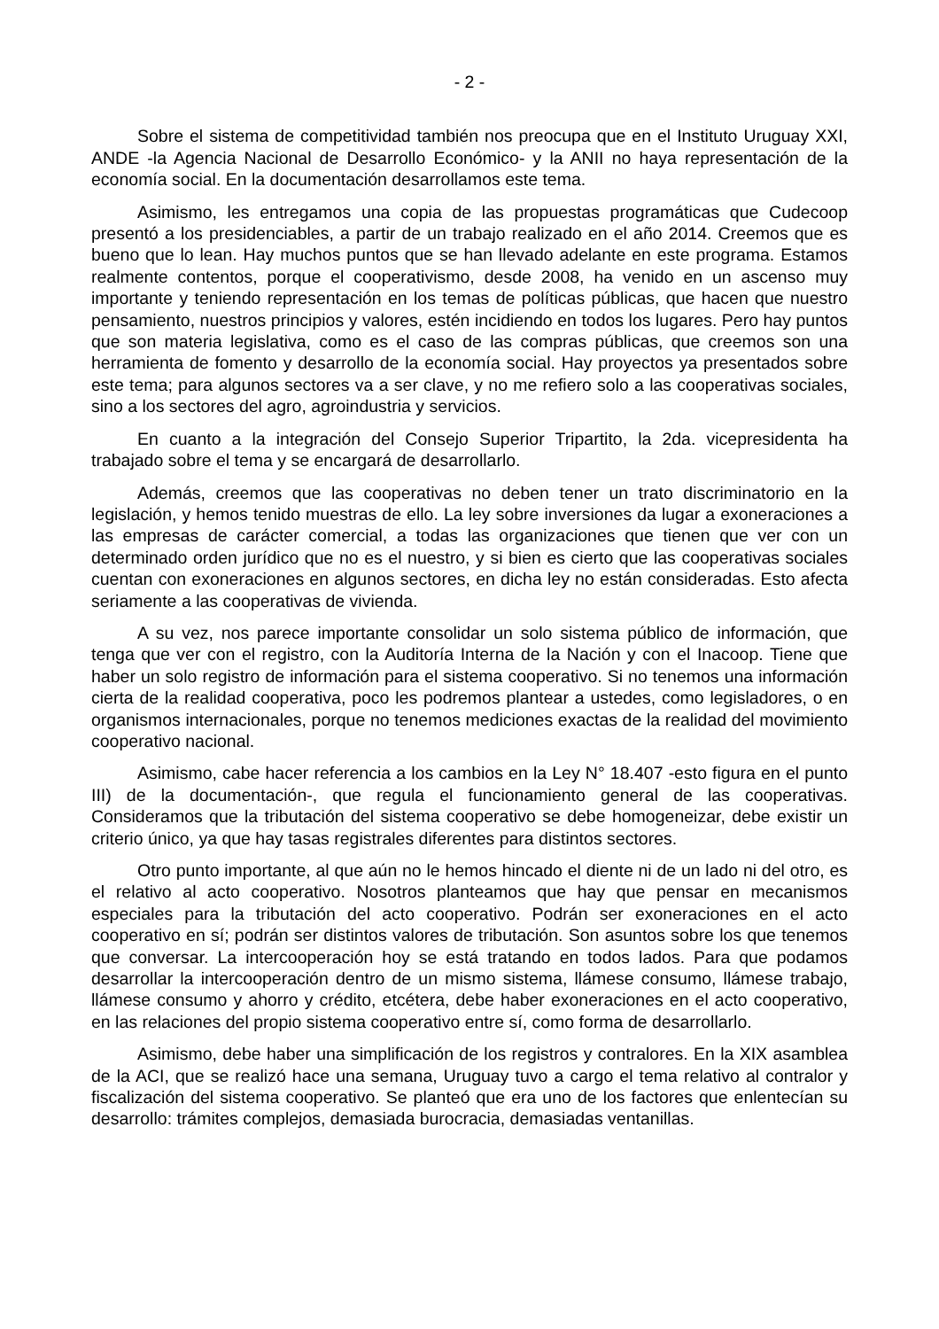- 2 -
Sobre el sistema de competitividad también nos preocupa que en el Instituto Uruguay XXI, ANDE -la Agencia Nacional de Desarrollo Económico- y la ANII no haya representación de la economía social. En la documentación desarrollamos este tema.
Asimismo, les entregamos una copia de las propuestas programáticas que Cudecoop presentó a los presidenciables, a partir de un trabajo realizado en el año 2014. Creemos que es bueno que lo lean. Hay muchos puntos que se han llevado adelante en este programa. Estamos realmente contentos, porque el cooperativismo, desde 2008, ha venido en un ascenso muy importante y teniendo representación en los temas de políticas públicas, que hacen que nuestro pensamiento, nuestros principios y valores, estén incidiendo en todos los lugares. Pero hay puntos que son materia legislativa, como es el caso de las compras públicas, que creemos son una herramienta de fomento y desarrollo de la economía social. Hay proyectos ya presentados sobre este tema; para algunos sectores va a ser clave, y no me refiero solo a las cooperativas sociales, sino a los sectores del agro, agroindustria y servicios.
En cuanto a la integración del Consejo Superior Tripartito, la 2da. vicepresidenta ha trabajado sobre el tema y se encargará de desarrollarlo.
Además, creemos que las cooperativas no deben tener un trato discriminatorio en la legislación, y hemos tenido muestras de ello. La ley sobre inversiones da lugar a exoneraciones a las empresas de carácter comercial, a todas las organizaciones que tienen que ver con un determinado orden jurídico que no es el nuestro, y si bien es cierto que las cooperativas sociales cuentan con exoneraciones en algunos sectores, en dicha ley no están consideradas. Esto afecta seriamente a las cooperativas de vivienda.
A su vez, nos parece importante consolidar un solo sistema público de información, que tenga que ver con el registro, con la Auditoría Interna de la Nación y con el Inacoop. Tiene que haber un solo registro de información para el sistema cooperativo. Si no tenemos una información cierta de la realidad cooperativa, poco les podremos plantear a ustedes, como legisladores, o en organismos internacionales, porque no tenemos mediciones exactas de la realidad del movimiento cooperativo nacional.
Asimismo, cabe hacer referencia a los cambios en la Ley N° 18.407 -esto figura en el punto III) de la documentación-, que regula el funcionamiento general de las cooperativas. Consideramos que la tributación del sistema cooperativo se debe homogeneizar, debe existir un criterio único, ya que hay tasas registrales diferentes para distintos sectores.
Otro punto importante, al que aún no le hemos hincado el diente ni de un lado ni del otro, es el relativo al acto cooperativo. Nosotros planteamos que hay que pensar en mecanismos especiales para la tributación del acto cooperativo. Podrán ser exoneraciones en el acto cooperativo en sí; podrán ser distintos valores de tributación. Son asuntos sobre los que tenemos que conversar. La intercooperación hoy se está tratando en todos lados. Para que podamos desarrollar la intercooperación dentro de un mismo sistema, llámese consumo, llámese trabajo, llámese consumo y ahorro y crédito, etcétera, debe haber exoneraciones en el acto cooperativo, en las relaciones del propio sistema cooperativo entre sí, como forma de desarrollarlo.
Asimismo, debe haber una simplificación de los registros y contralores. En la XIX asamblea de la ACI, que se realizó hace una semana, Uruguay tuvo a cargo el tema relativo al contralor y fiscalización del sistema cooperativo. Se planteó que era uno de los factores que enlentecían su desarrollo: trámites complejos, demasiada burocracia, demasiadas ventanillas.